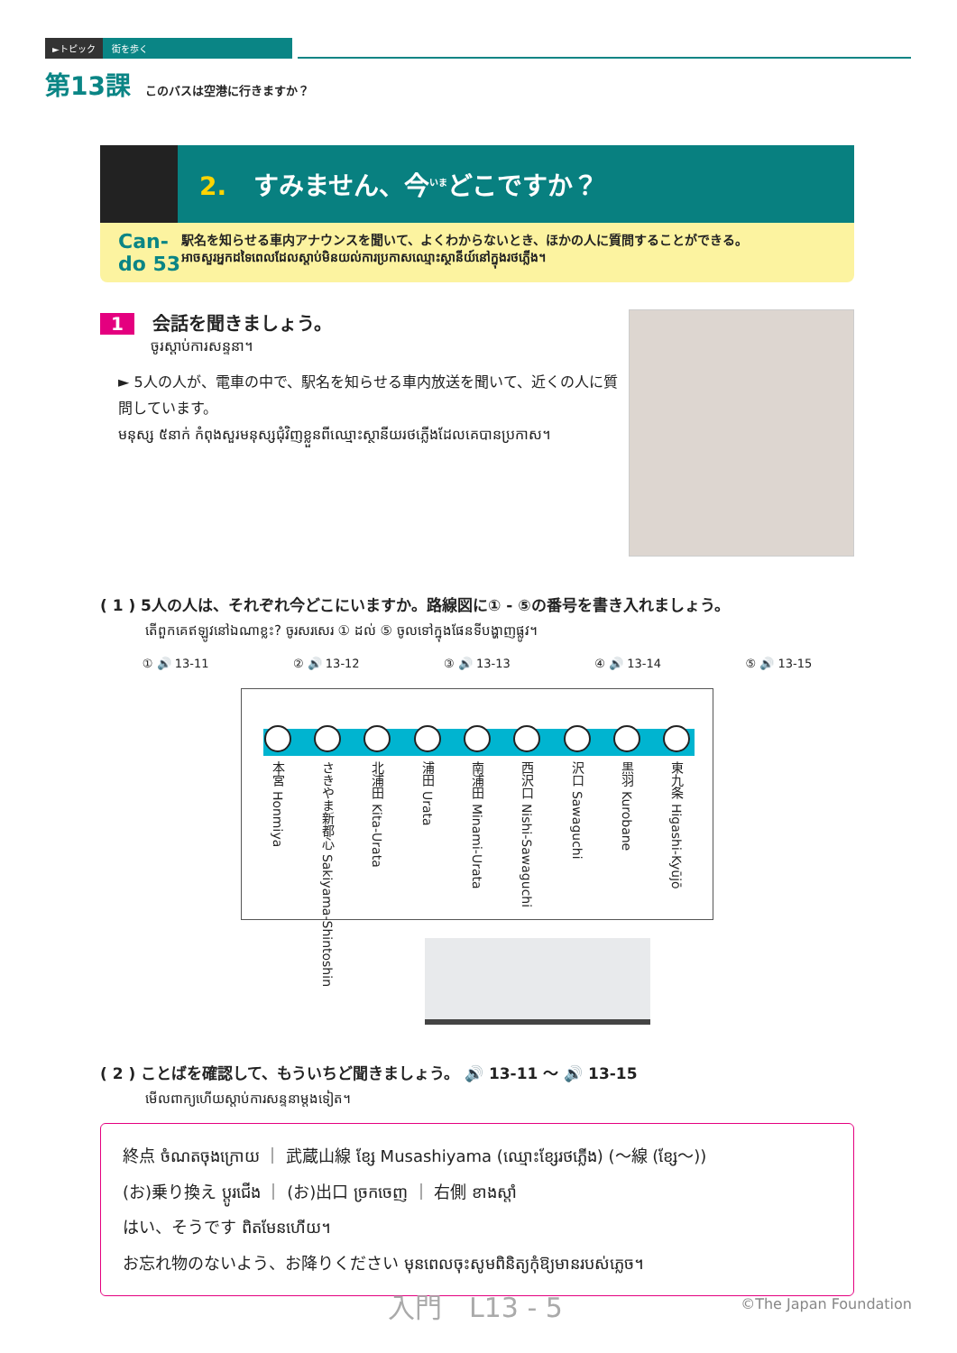►トピック 街を歩く
第13課 このバスは空港に行きますか？
2. すみません、今<sup>いま</sup>どこですか？
Can-do 53
駅名を知らせる車内アナウンスを聞いて、よくわからないとき、ほかの人に質問することができる。
អាចសួរអ្នកដទៃពេលដែលស្តាប់មិនយល់ការប្រកាសឈ្មោះស្ថានីយ៍នៅក្នុងរថភ្លើង។
1 会話を聞きましょう。
ចូរស្តាប់ការសន្ទនា។
► 5人の人が、電車の中で、駅名を知らせる車内放送を聞いて、近くの人に質問しています。
មនុស្ស ៥នាក់ កំពុងសួរមនុស្សជុំវិញខ្លួនពីឈ្មោះស្ថានីយរថភ្លើងដែលគេបានប្រកាស។
( 1 ) 5人の人は、それぞれ今どこにいますか。路線図に① - ⑤の番号を書き入れましょう。
តើពួកគេឥឡូវនៅឯណាខ្លះ? ចូរសរសេរ ① ដល់ ⑤ ចូលទៅក្នុងផែនទីបង្ហាញផ្លូវ។
① 🔊 13-11 ② 🔊 13-12 ③ 🔊 13-13 ④ 🔊 13-14 ⑤ 🔊 13-15
本宮 Honmiya
さきやま新都心 Sakiyama-Shintoshin
北浦田 Kita-Urata
浦田 Urata
南浦田 Minami-Urata
西沢口 Nishi-Sawaguchi
沢口 Sawaguchi
黒羽 Kurobane
東九条 Higashi-Kyūjō
( 2 ) ことばを確認して、もういちど聞きましょう。 🔊 13-11 ～ 🔊 13-15
មើលពាក្យហើយស្តាប់ការសន្ទនាម្តងទៀត។
終点 ចំណតចុងក្រោយ ｜ 武蔵山線 ខ្សែ Musashiyama (ឈ្មោះខ្សែរថភ្លើង) (～線 (ខ្សែ～))
(お)乗り換え ប្តូរជើង ｜ (お)出口 ច្រកចេញ ｜ 右側 ខាងស្តាំ
はい、そうです ពិតមែនហើយ។
お忘れ物のないよう、お降りください មុនពេលចុះសូមពិនិត្យកុំឱ្យមានរបស់ភ្លេច។
入門　L13 - 5 ©The Japan Foundation